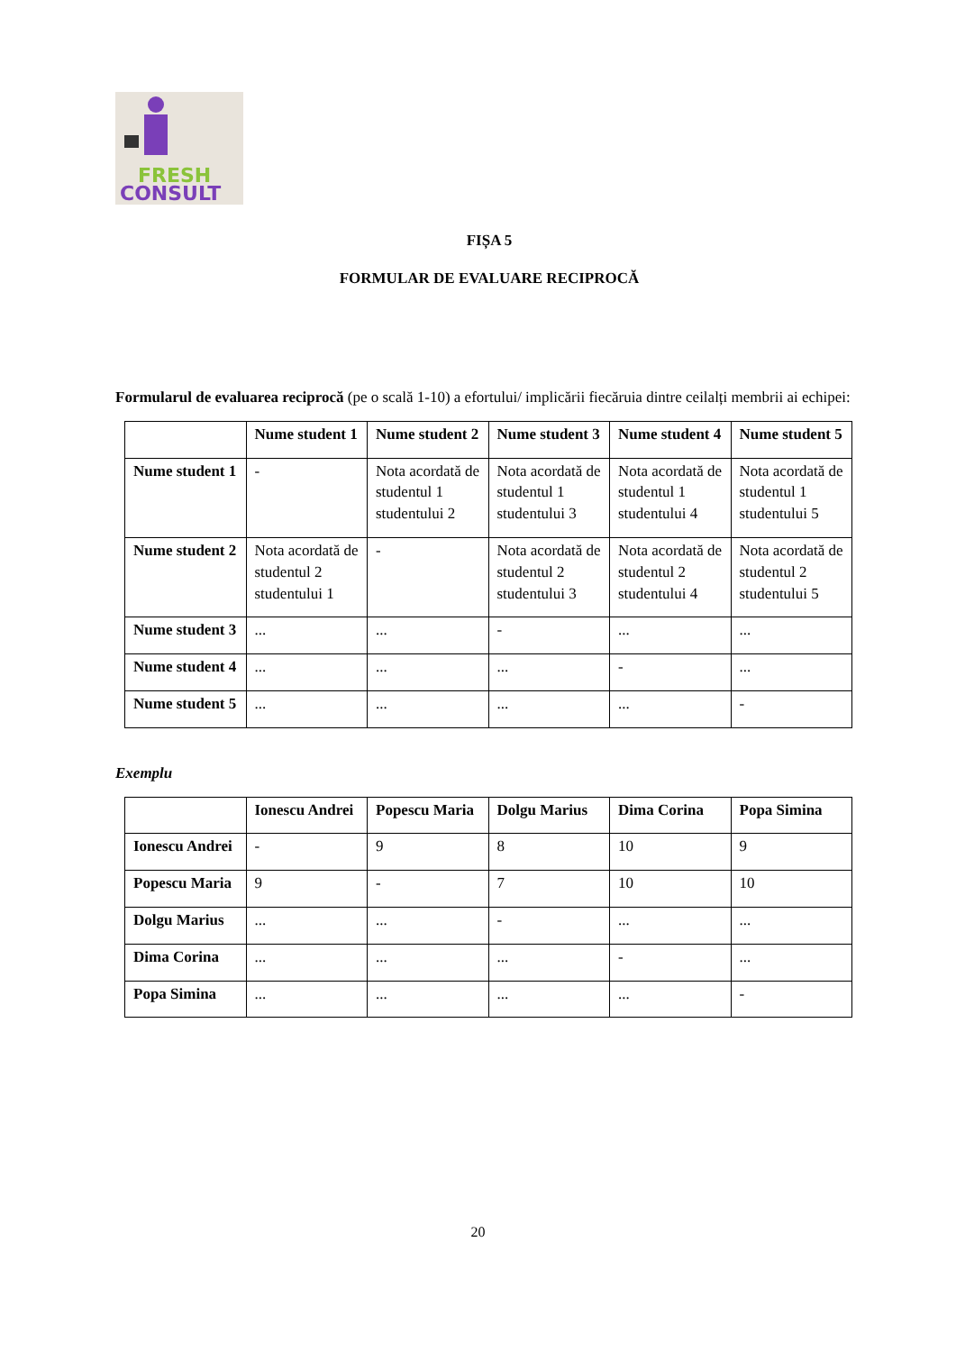FRESH
CONSULT
FIȘA 5
FORMULAR DE EVALUARE RECIPROCĂ
Formularul de evaluarea reciprocă (pe o scală 1-10) a efortului/ implicării fiecăruia dintre ceilalți membrii ai echipei:
| | Nume student 1 | Nume student 2 | Nume student 3 | Nume student 4 | Nume student 5 |
| --- | --- | --- | --- | --- | --- |
| Nume student 1 | - | Nota acordată de studentul 1 studentului 2 | Nota acordată de studentul 1 studentului 3 | Nota acordată de studentul 1 studentului 4 | Nota acordată de studentul 1 studentului 5 |
| Nume student 2 | Nota acordată de studentul 2 studentului 1 | - | Nota acordată de studentul 2 studentului 3 | Nota acordată de studentul 2 studentului 4 | Nota acordată de studentul 2 studentului 5 |
| Nume student 3 | ... | ... | - | ... | ... |
| Nume student 4 | ... | ... | ... | - | ... |
| Nume student 5 | ... | ... | ... | ... | - |
Exemplu
| | Ionescu Andrei | Popescu Maria | Dolgu Marius | Dima Corina | Popa Simina |
| --- | --- | --- | --- | --- | --- |
| Ionescu Andrei | - | 9 | 8 | 10 | 9 |
| Popescu Maria | 9 | - | 7 | 10 | 10 |
| Dolgu Marius | ... | ... | - | ... | ... |
| Dima Corina | ... | ... | ... | - | ... |
| Popa Simina | ... | ... | ... | ... | - |
20